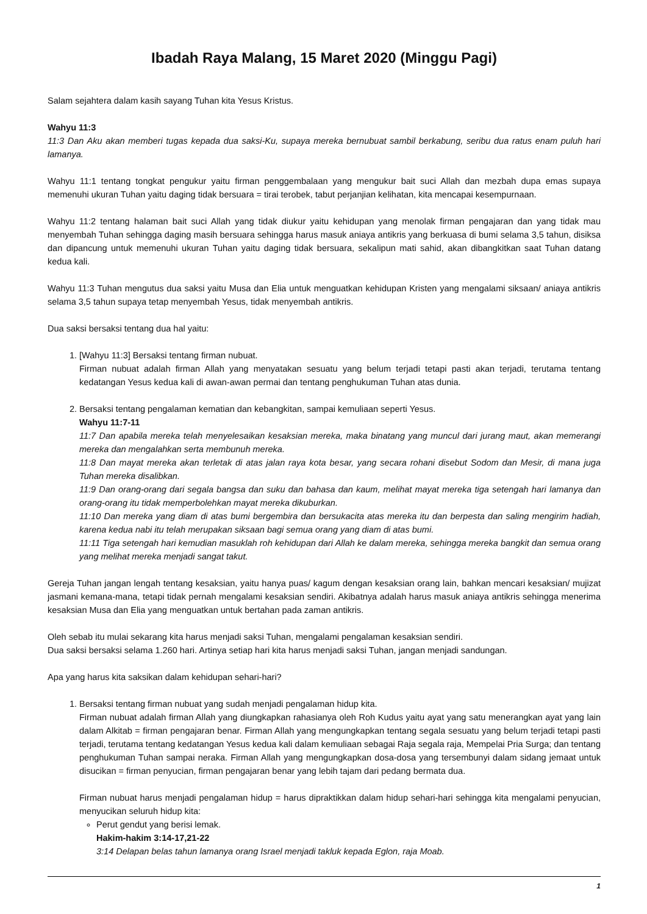Ibadah Raya Malang, 15 Maret 2020 (Minggu Pagi)
Salam sejahtera dalam kasih sayang Tuhan kita Yesus Kristus.
Wahyu 11:3
11:3 Dan Aku akan memberi tugas kepada dua saksi-Ku, supaya mereka bernubuat sambil berkabung, seribu dua ratus enam puluh hari lamanya.
Wahyu 11:1 tentang tongkat pengukur yaitu firman penggembalaan yang mengukur bait suci Allah dan mezbah dupa emas supaya memenuhi ukuran Tuhan yaitu daging tidak bersuara = tirai terobek, tabut perjanjian kelihatan, kita mencapai kesempurnaan.
Wahyu 11:2 tentang halaman bait suci Allah yang tidak diukur yaitu kehidupan yang menolak firman pengajaran dan yang tidak mau menyembah Tuhan sehingga daging masih bersuara sehingga harus masuk aniaya antikris yang berkuasa di bumi selama 3,5 tahun, disiksa dan dipancung untuk memenuhi ukuran Tuhan yaitu daging tidak bersuara, sekalipun mati sahid, akan dibangkitkan saat Tuhan datang kedua kali.
Wahyu 11:3 Tuhan mengutus dua saksi yaitu Musa dan Elia untuk menguatkan kehidupan Kristen yang mengalami siksaan/ aniaya antikris selama 3,5 tahun supaya tetap menyembah Yesus, tidak menyembah antikris.
Dua saksi bersaksi tentang dua hal yaitu:
1. [Wahyu 11:3] Bersaksi tentang firman nubuat.
Firman nubuat adalah firman Allah yang menyatakan sesuatu yang belum terjadi tetapi pasti akan terjadi, terutama tentang kedatangan Yesus kedua kali di awan-awan permai dan tentang penghukuman Tuhan atas dunia.
2. Bersaksi tentang pengalaman kematian dan kebangkitan, sampai kemuliaan seperti Yesus.
Wahyu 11:7-11
11:7 Dan apabila mereka telah menyelesaikan kesaksian mereka, maka binatang yang muncul dari jurang maut, akan memerangi mereka dan mengalahkan serta membunuh mereka.
11:8 Dan mayat mereka akan terletak di atas jalan raya kota besar, yang secara rohani disebut Sodom dan Mesir, di mana juga Tuhan mereka disalibkan.
11:9 Dan orang-orang dari segala bangsa dan suku dan bahasa dan kaum, melihat mayat mereka tiga setengah hari lamanya dan orang-orang itu tidak memperbolehkan mayat mereka dikuburkan.
11:10 Dan mereka yang diam di atas bumi bergembira dan bersukacita atas mereka itu dan berpesta dan saling mengirim hadiah, karena kedua nabi itu telah merupakan siksaan bagi semua orang yang diam di atas bumi.
11:11 Tiga setengah hari kemudian masuklah roh kehidupan dari Allah ke dalam mereka, sehingga mereka bangkit dan semua orang yang melihat mereka menjadi sangat takut.
Gereja Tuhan jangan lengah tentang kesaksian, yaitu hanya puas/ kagum dengan kesaksian orang lain, bahkan mencari kesaksian/ mujizat jasmani kemana-mana, tetapi tidak pernah mengalami kesaksian sendiri. Akibatnya adalah harus masuk aniaya antikris sehingga menerima kesaksian Musa dan Elia yang menguatkan untuk bertahan pada zaman antikris.
Oleh sebab itu mulai sekarang kita harus menjadi saksi Tuhan, mengalami pengalaman kesaksian sendiri.
Dua saksi bersaksi selama 1.260 hari. Artinya setiap hari kita harus menjadi saksi Tuhan, jangan menjadi sandungan.
Apa yang harus kita saksikan dalam kehidupan sehari-hari?
1. Bersaksi tentang firman nubuat yang sudah menjadi pengalaman hidup kita.
Firman nubuat adalah firman Allah yang diungkapkan rahasianya oleh Roh Kudus yaitu ayat yang satu menerangkan ayat yang lain dalam Alkitab = firman pengajaran benar. Firman Allah yang mengungkapkan tentang segala sesuatu yang belum terjadi tetapi pasti terjadi, terutama tentang kedatangan Yesus kedua kali dalam kemuliaan sebagai Raja segala raja, Mempelai Pria Surga; dan tentang penghukuman Tuhan sampai neraka. Firman Allah yang mengungkapkan dosa-dosa yang tersembunyi dalam sidang jemaat untuk disucikan = firman penyucian, firman pengajaran benar yang lebih tajam dari pedang bermata dua.
Firman nubuat harus menjadi pengalaman hidup = harus dipraktikkan dalam hidup sehari-hari sehingga kita mengalami penyucian, menyucikan seluruh hidup kita:
Perut gendut yang berisi lemak.
Hakim-hakim 3:14-17,21-22
3:14 Delapan belas tahun lamanya orang Israel menjadi takluk kepada Eglon, raja Moab.
1